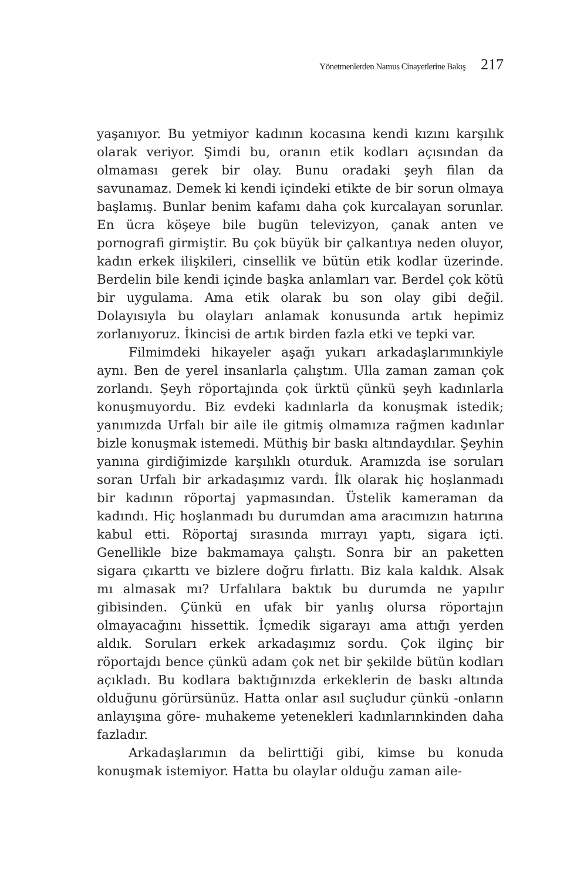Yönetmenlerden Namus Cinayetlerine Bakış 217
yaşanıyor. Bu yetmiyor kadının kocasına kendi kızını karşılık olarak veriyor. Şimdi bu, oranın etik kodları açısından da olmaması gerek bir olay. Bunu oradaki şeyh filan da savunamaz. Demek ki kendi içindeki etikte de bir sorun olmaya başlamış. Bunlar benim kafamı daha çok kurcalayan sorunlar. En ücra köşeye bile bugün televizyon, çanak anten ve pornografi girmiştir. Bu çok büyük bir çalkantıya neden oluyor, kadın erkek ilişkileri, cinsellik ve bütün etik kodlar üzerinde. Berdelin bile kendi içinde başka anlamları var. Berdel çok kötü bir uygulama. Ama etik olarak bu son olay gibi değil. Dolayısıyla bu olayları anlamak konusunda artık hepimiz zorlanıyoruz. İkincisi de artık birden fazla etki ve tepki var.
Filmimdeki hikayeler aşağı yukarı arkadaşlarımınkiyle aynı. Ben de yerel insanlarla çalıştım. Ulla zaman zaman çok zorlandı. Şeyh röportajında çok ürktü çünkü şeyh kadınlarla konuşmuyordu. Biz evdeki kadınlarla da konuşmak istedik; yanımızda Urfalı bir aile ile gitmiş olmamıza rağmen kadınlar bizle konuşmak istemedi. Müthiş bir baskı altındaydılar. Şeyhin yanına girdiğimizde karşılıklı oturduk. Aramızda ise soruları soran Urfalı bir arkadaşımız vardı. İlk olarak hiç hoşlanmadı bir kadının röportaj yapmasından. Üstelik kameraman da kadındı. Hiç hoşlanmadı bu durumdan ama aracımızın hatırına kabul etti. Röportaj sırasında mırrayı yaptı, sigara içti. Genellikle bize bakmamaya çalıştı. Sonra bir an paketten sigara çıkarttı ve bizlere doğru fırlattı. Biz kala kaldık. Alsak mı almasak mı? Urfalılara baktık bu durumda ne yapılır gibisinden. Çünkü en ufak bir yanlış olursa röportajın olmayacağını hissettik. İçmedik sigarayı ama attığı yerden aldık. Soruları erkek arkadaşımız sordu. Çok ilginç bir röportajdı bence çünkü adam çok net bir şekilde bütün kodları açıkladı. Bu kodlara baktığınızda erkeklerin de baskı altında olduğunu görürsünüz. Hatta onlar asıl suçludur çünkü -onların anlayışına göre- muhakeme yetenekleri kadınlarınkinden daha fazladır.
Arkadaşlarımın da belirttiği gibi, kimse bu konuda konuşmak istemiyor. Hatta bu olaylar olduğu zaman aile-